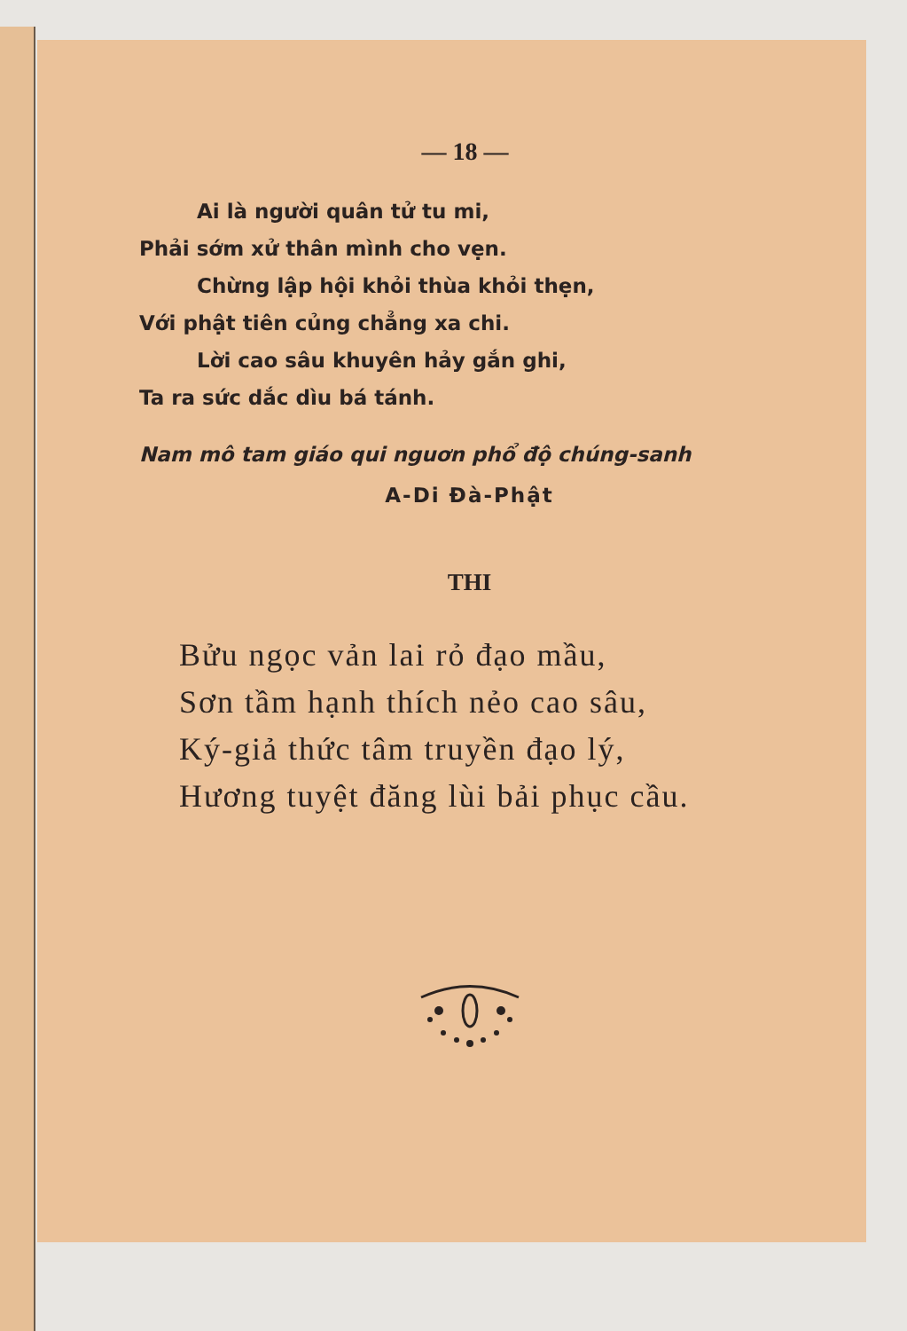— 18 —
Ai là người quân tử tu mi,
Phải sớm xử thân mình cho vẹn.
Chừng lập hội khỏi thùa khỏi thẹn,
Với phật tiên củng chẳng xa chi.
Lời cao sâu khuyên hảy gắn ghi,
Ta ra sức dắc dìu bá tánh.
Nam mô tam giáo qui nguơn phổ độ chúng-sanh
A-Di Đà-Phật
THI
Bửu ngọc vản lai rỏ đạo mầu,
Sơn tầm hạnh thích nẻo cao sâu,
Ký-giả thức tâm truyền đạo lý,
Hương tuyệt đăng lùi bải phục cầu.